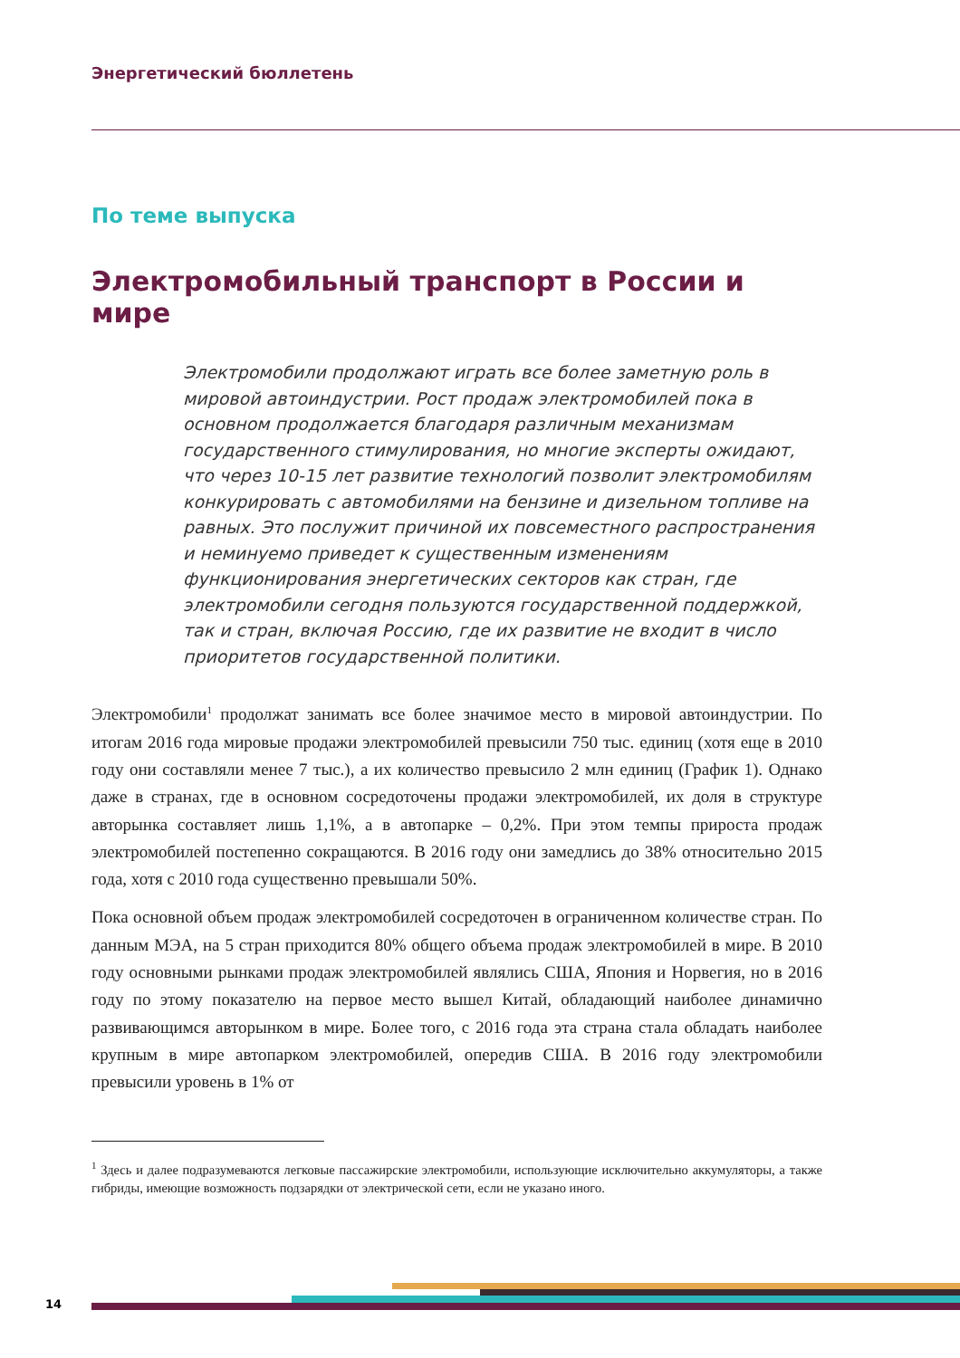Энергетический бюллетень
По теме выпуска
Электромобильный транспорт в России и мире
Электромобили продолжают играть все более заметную роль в мировой автоиндустрии. Рост продаж электромобилей пока в основном продолжается благодаря различным механизмам государственного стимулирования, но многие эксперты ожидают, что через 10-15 лет развитие технологий позволит электромобилям конкурировать с автомобилями на бензине и дизельном топливе на равных. Это послужит причиной их повсеместного распространения и неминуемо приведет к существенным изменениям функционирования энергетических секторов как стран, где электромобили сегодня пользуются государственной поддержкой, так и стран, включая Россию, где их развитие не входит в число приоритетов государственной политики.
Электромобили<sup>1</sup> продолжат занимать все более значимое место в мировой автоиндустрии. По итогам 2016 года мировые продажи электромобилей превысили 750 тыс. единиц (хотя еще в 2010 году они составляли менее 7 тыс.), а их количество превысило 2 млн единиц (График 1). Однако даже в странах, где в основном сосредоточены продажи электромобилей, их доля в структуре авторынка составляет лишь 1,1%, а в автопарке – 0,2%. При этом темпы прироста продаж электромобилей постепенно сокращаются. В 2016 году они замедлись до 38% относительно 2015 года, хотя с 2010 года существенно превышали 50%.
Пока основной объем продаж электромобилей сосредоточен в ограниченном количестве стран. По данным МЭА, на 5 стран приходится 80% общего объема продаж электромобилей в мире. В 2010 году основными рынками продаж электромобилей являлись США, Япония и Норвегия, но в 2016 году по этому показателю на первое место вышел Китай, обладающий наиболее динамично развивающимся авторынком в мире. Более того, с 2016 года эта страна стала обладать наиболее крупным в мире автопарком электромобилей, опередив США. В 2016 году электромобили превысили уровень в 1% от
<sup>1</sup> Здесь и далее подразумеваются легковые пассажирские электромобили, использующие исключительно аккумуляторы, а также гибриды, имеющие возможность подзарядки от электрической сети, если не указано иного.
14